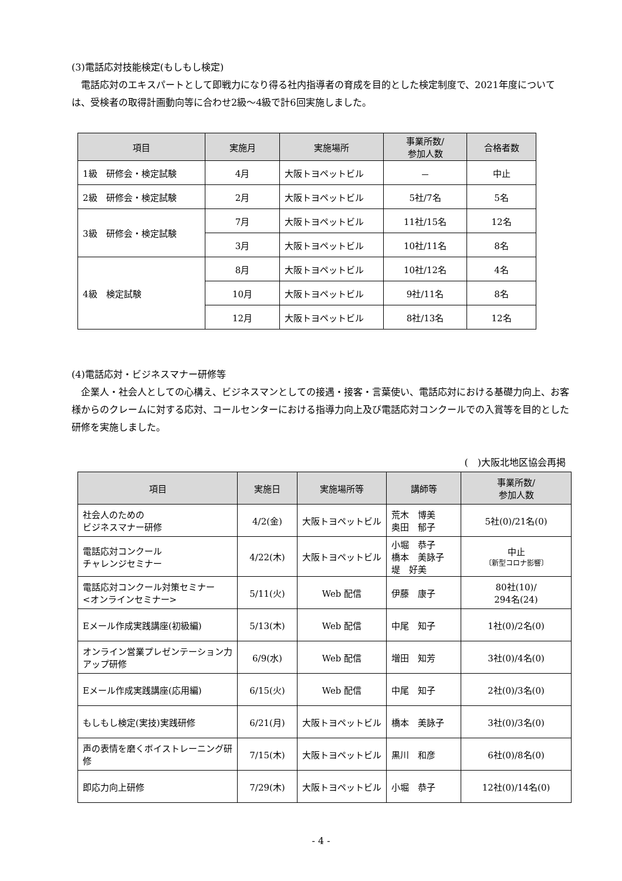(3)電話応対技能検定(もしもし検定)
 電話応対のエキスパートとして即戦力になり得る社内指導者の育成を目的とした検定制度で、2021年度については、受検者の取得計画動向等に合わせ2級～4級で計6回実施しました。
| 項目 | 実施月 | 実施場所 | 事業所数/ 参加人数 | 合格者数 |
| --- | --- | --- | --- | --- |
| 1級 研修会・検定試験 | 4月 | 大阪トヨペットビル | － | 中止 |
| 2級 研修会・検定試験 | 2月 | 大阪トヨペットビル | 5社/7名 | 5名 |
| 3級 研修会・検定試験 | 7月 | 大阪トヨペットビル | 11社/15名 | 12名 |
| | 3月 | 大阪トヨペットビル | 10社/11名 | 8名 |
| 4級 検定試験 | 8月 | 大阪トヨペットビル | 10社/12名 | 4名 |
| | 10月 | 大阪トヨペットビル | 9社/11名 | 8名 |
| | 12月 | 大阪トヨペットビル | 8社/13名 | 12名 |
(4)電話応対・ビジネスマナー研修等
 企業人・社会人としての心構え、ビジネスマンとしての接遇・接客・言葉使い、電話応対における基礎力向上、お客様からのクレームに対する応対、コールセンターにおける指導力向上及び電話応対コンクールでの入賞等を目的とした研修を実施しました。
(　)大阪北地区協会再掲
| 項目 | 実施日 | 実施場所等 | 講師等 | 事業所数/ 参加人数 |
| --- | --- | --- | --- | --- |
| 社会人のための ビジネスマナー研修 | 4/2(金) | 大阪トヨペットビル | 荒木 博美 奥田 郁子 | 5社(0)/21名(0) |
| 電話応対コンクール チャレンジセミナー | 4/22(木) | 大阪トヨペットビル | 小堀 恭子 橋本 美詠子 堤 好美 | 中止 〔新型コロナ影響〕 |
| 電話応対コンクール対策セミナー <オンラインセミナー> | 5/11(火) | Web 配信 | 伊藤 康子 | 80社(10)/ 294名(24) |
| Eメール作成実践講座(初級編) | 5/13(木) | Web 配信 | 中尾 知子 | 1社(0)/2名(0) |
| オンライン営業プレゼンテーション力アップ研修 | 6/9(水) | Web 配信 | 増田 知芳 | 3社(0)/4名(0) |
| Eメール作成実践講座(応用編) | 6/15(火) | Web 配信 | 中尾 知子 | 2社(0)/3名(0) |
| もしもし検定(実技)実践研修 | 6/21(月) | 大阪トヨペットビル | 橋本 美詠子 | 3社(0)/3名(0) |
| 声の表情を磨くボイストレーニング研修 | 7/15(木) | 大阪トヨペットビル | 黒川 和彦 | 6社(0)/8名(0) |
| 即応力向上研修 | 7/29(木) | 大阪トヨペットビル | 小堀 恭子 | 12社(0)/14名(0) |
- 4 -